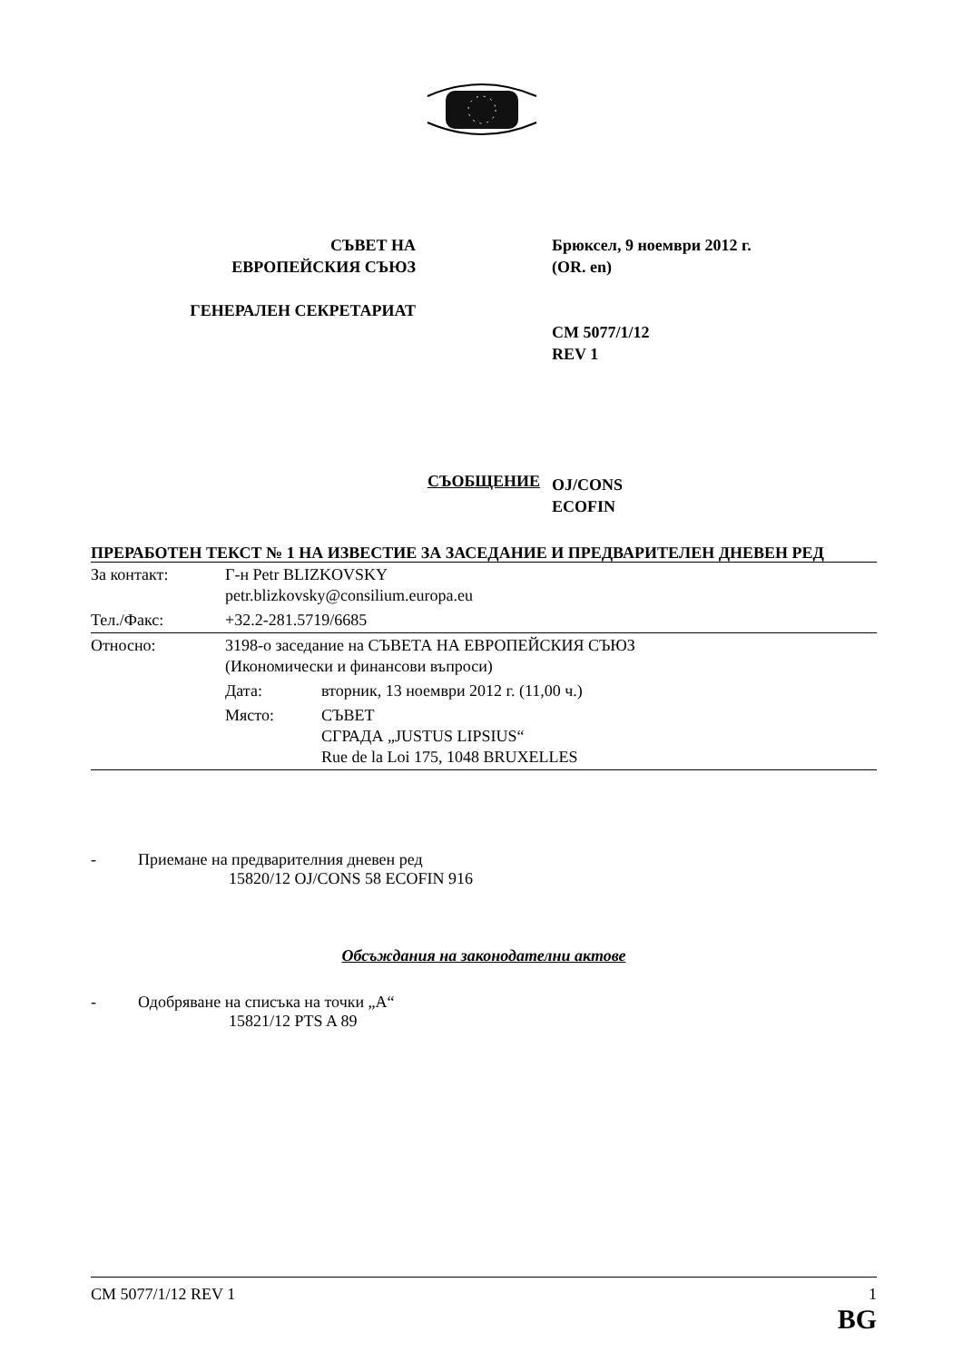СЪВЕТ НА
ЕВРОПЕЙСКИЯ СЪЮЗ
ГЕНЕРАЛЕН СЕКРЕТАРИАТ
Брюксел, 9 ноември 2012 г.
(OR. en)
CM 5077/1/12
REV 1
OJ/CONS
ECOFIN
СЪОБЩЕНИЕ
ПРЕРАБОТЕН ТЕКСТ № 1 НА ИЗВЕСТИЕ ЗА ЗАСЕДАНИЕ И ПРЕДВАРИТЕЛЕН ДНЕВЕН РЕД
| За контакт: | Г-н Petr BLIZKOVSKY petr.blizkovsky@consilium.europa.eu | |
| Тел./Факс: | +32.2-281.5719/6685 | |
| Относно: | 3198-о заседание на СЪВЕТА НА ЕВРОПЕЙСКИЯ СЪЮЗ (Икономически и финансови въпроси) | |
| | Дата: | вторник, 13 ноември 2012 г. (11,00 ч.) |
| | Място: | СЪВЕТ СГРАДА „JUSTUS LIPSIUS“ Rue de la Loi 175, 1048 BRUXELLES |
- Приемане на предварителния дневен ред
15820/12 OJ/CONS 58 ECOFIN 916
Обсъждания на законодателни актове
- Одобряване на списъка на точки „A“
15821/12 PTS A 89
CM 5077/1/12 REV 1 1
BG